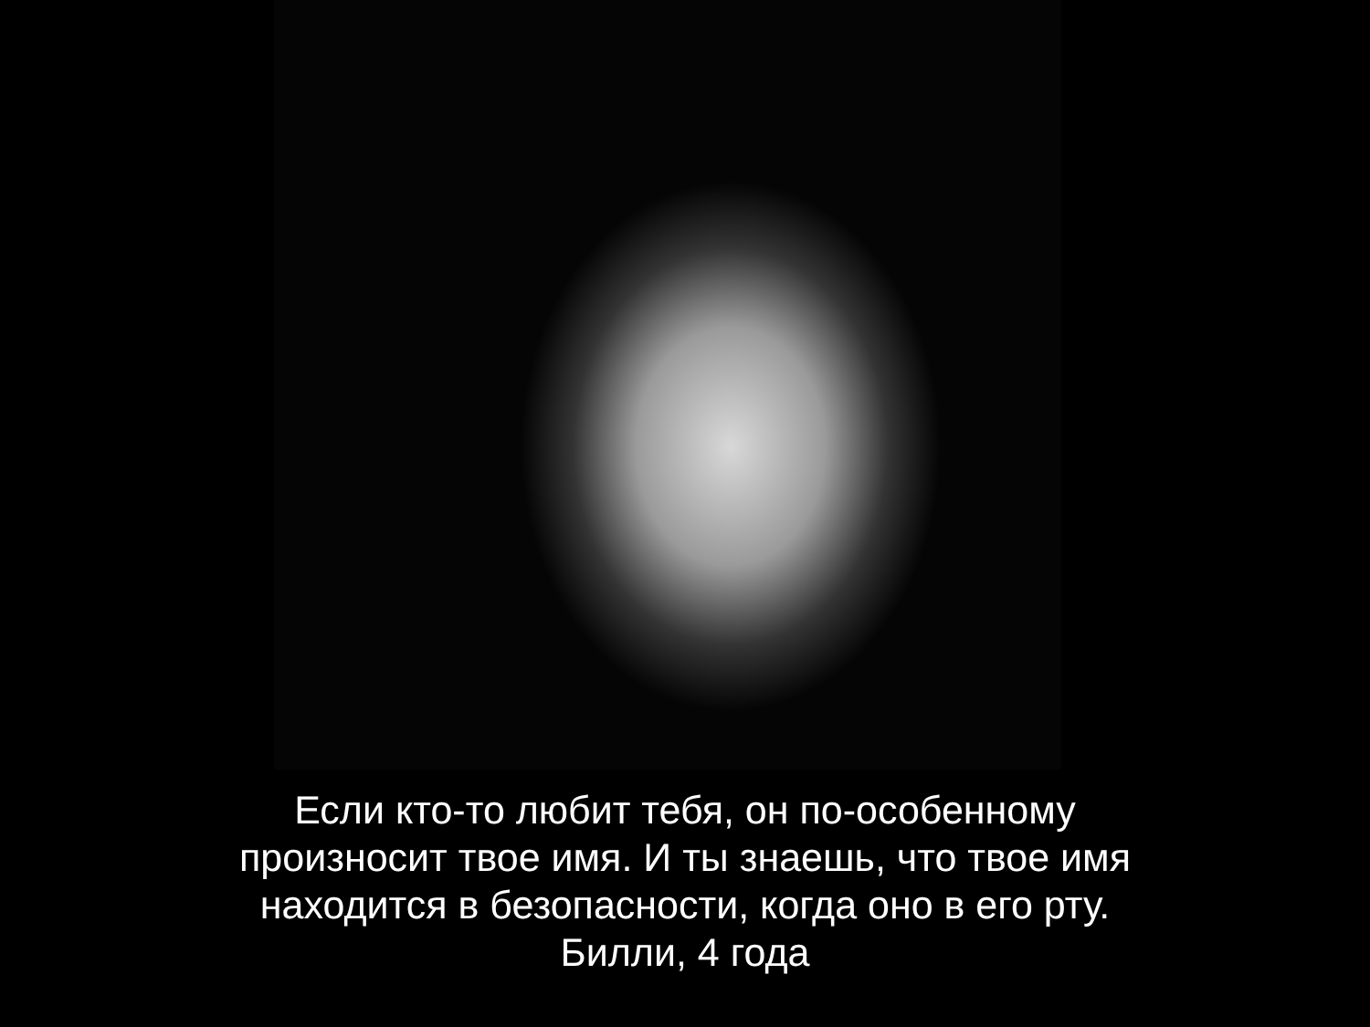Если кто-то любит тебя, он по-особенному
произносит твое имя. И ты знаешь, что твое имя
находится в безопасности, когда оно в его рту.
Билли, 4 года